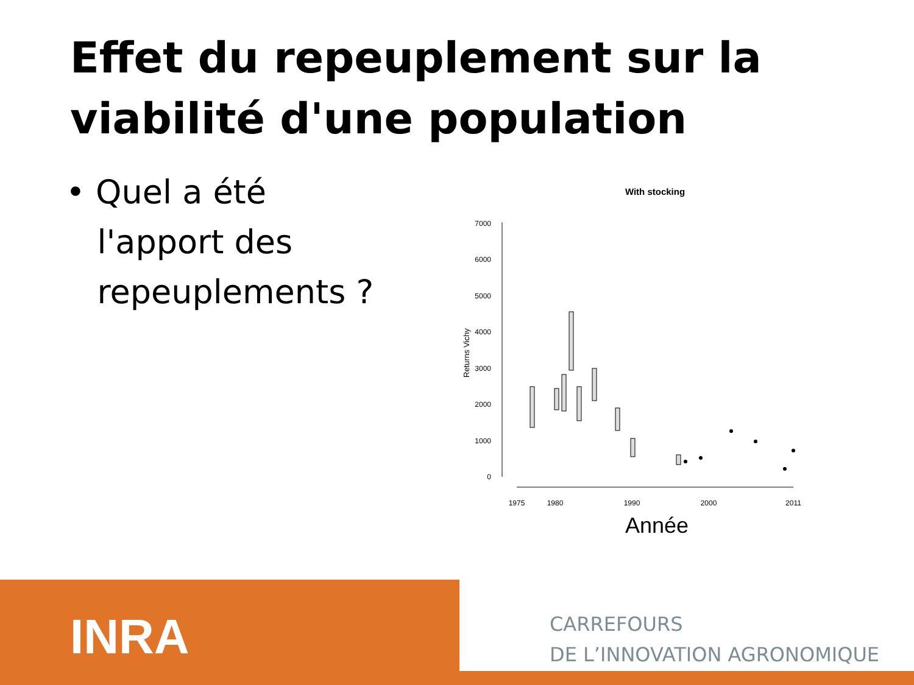Effet du repeuplement sur la viabilité d'une population
• Quel a été
l'apport des
repeuplements ?
With stocking
0
1000
2000
3000
4000
5000
6000
7000
Returns Vichy
1975
1980
1990
2000
2011
Année
INRA
CARREFOURS
DE L’INNOVATION AGRONOMIQUE